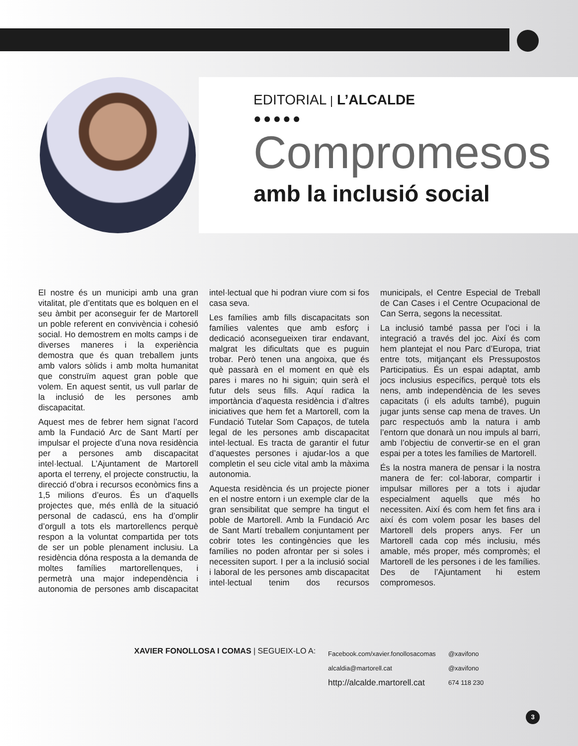EDITORIAL | L’ALCALDE
●●●●●
Compromesos
amb la inclusió social
El nostre és un municipi amb una gran vitalitat, ple d’entitats que es bolquen en el seu àmbit per aconseguir fer de Martorell un poble referent en convivència i cohesió social. Ho demostrem en molts camps i de diverses maneres i la experiència demostra que és quan treballem junts amb valors sòlids i amb molta humanitat que construïm aquest gran poble que volem. En aquest sentit, us vull parlar de la inclusió de les persones amb discapacitat.
Aquest mes de febrer hem signat l’acord amb la Fundació Arc de Sant Martí per impulsar el projecte d’una nova residència per a persones amb discapacitat intel·lectual. L’Ajuntament de Martorell aporta el terreny, el projecte constructiu, la direcció d’obra i recursos econòmics fins a 1,5 milions d’euros. És un d’aquells projectes que, més enllà de la situació personal de cadascú, ens ha d’omplir d’orgull a tots els martorellencs perquè respon a la voluntat compartida per tots de ser un poble plenament inclusiu. La residència dóna resposta a la demanda de moltes famílies martorellenques, i permetrà una major independència i autonomia de persones amb discapacitat intel·lectual que hi podran viure com si fos casa seva.
Les famílies amb fills discapacitats son famílies valentes que amb esforç i dedicació aconsegueixen tirar endavant, malgrat les dificultats que es puguin trobar. Però tenen una angoixa, que és què passarà en el moment en què els pares i mares no hi siguin; quin serà el futur dels seus fills. Aquí radica la importància d’aquesta residència i d’altres iniciatives que hem fet a Martorell, com la Fundació Tutelar Som Capaços, de tutela legal de les persones amb discapacitat intel·lectual. Es tracta de garantir el futur d’aquestes persones i ajudar-los a que completin el seu cicle vital amb la màxima autonomia.
Aquesta residència és un projecte pioner en el nostre entorn i un exemple clar de la gran sensibilitat que sempre ha tingut el poble de Martorell. Amb la Fundació Arc de Sant Martí treballem conjuntament per cobrir totes les contingències que les famílies no poden afrontar per si soles i necessiten suport. I per a la inclusió social i laboral de les persones amb discapacitat intel·lectual tenim dos recursos municipals, el Centre Especial de Treball de Can Cases i el Centre Ocupacional de Can Serra, segons la necessitat.
La inclusió també passa per l’oci i la integració a través del joc. Així és com hem plantejat el nou Parc d’Europa, triat entre tots, mitjançant els Pressupostos Participatius. És un espai adaptat, amb jocs inclusius específics, perquè tots els nens, amb independència de les seves capacitats (i els adults també), puguin jugar junts sense cap mena de traves. Un parc respectuós amb la natura i amb l’entorn que donarà un nou impuls al barri, amb l’objectiu de convertir-se en el gran espai per a totes les famílies de Martorell.
És la nostra manera de pensar i la nostra manera de fer: col·laborar, compartir i impulsar millores per a tots i ajudar especialment aquells que més ho necessiten. Així és com hem fet fins ara i així és com volem posar les bases del Martorell dels propers anys. Fer un Martorell cada cop més inclusiu, més amable, més proper, més compromès; el Martorell de les persones i de les famílies. Des de l’Ajuntament hi estem compromesos.
XAVIER FONOLLOSA I COMAS | SEGUEIX-LO A:
Facebook.com/xavier.fonollosacomas
alcaldia@martorell.cat
http://alcalde.martorell.cat
@xavifono
@xavifono
674 118 230
3